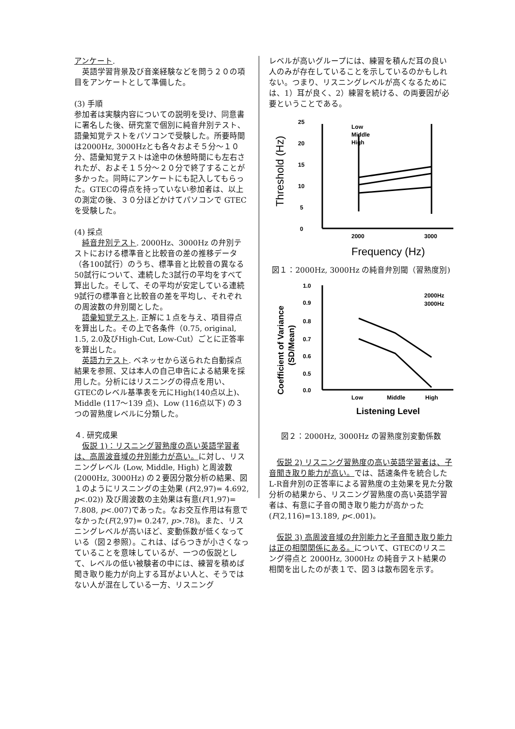アンケート.
　英語学習背景及び音楽経験などを問う２０の項目をアンケートとして準備した。
(3) 手順
参加者は実験内容についての説明を受け、同意書に署名した後、研究室で個別に純音弁別テスト、語彙知覚テストをパソコンで受験した。所要時間は2000Hz, 3000Hzとも各々およそ５分～１０分、語彙知覚テストは途中の休憩時間にも左右されたが、およそ１５分～２０分で終了することが多かった。同時にアンケートにも記入してもらった。GTECの得点を持っていない参加者は、以上の測定の後、３０分ほどかけてパソコンで GTEC を受験した。
(4) 採点
　純音弁別テスト. 2000Hz、3000Hz の弁別テストにおける標準音と比較音の差の推移データ（各100試行）のうち、標準音と比較音の異なる50試行について、連続した3試行の平均をすべて算出した。そして、その平均が安定している連続9試行の標準音と比較音の差を平均し、それぞれの周波数の弁別閾とした。
　語彙知覚テスト. 正解に１点を与え、項目得点を算出した。その上で各条件（0.75, original, 1.5, 2.0及びHigh-Cut, Low-Cut）ごとに正答率を算出した。
　英語力テスト. ベネッセから送られた自動採点結果を参照、又は本人の自己申告による結果を採用した。分析にはリスニングの得点を用い、GTECのレベル基準表を元にHigh(140点以上)、Middle (117～139 点)、Low (116点以下) の３つの習熟度レベルに分類した。
４. 研究成果
　仮説 1)：リスニング習熟度の高い英語学習者は、高周波音域の弁別能力が高い。に対し、リスニングレベル (Low, Middle, High) と周波数 (2000Hz, 3000Hz) の２要因分散分析の結果、図１のようにリスニングの主効果 (F(2,97)= 4.692, p<.02)) 及び周波数の主効果は有意(F(1,97)= 7.808, p<.007)であった。なお交互作用は有意でなかった(F(2,97)= 0.247, p>.78)。また、リスニングレベルが高いほど、変動係数が低くなっている（図２参照）。これは、ばらつきが小さくなっていることを意味しているが、一つの仮説として、レベルの低い被験者の中には、練習を積めば聞き取り能力が向上する耳がよい人と、そうではない人が混在している一方、リスニング
レベルが高いグループには、練習を積んだ耳の良い人のみが存在していることを示しているのかもしれない。つまり、リスニングレベルが高くなるためには、1）耳が良く、2）練習を続ける、の両要因が必要ということである。
25
20
15
10
5
0
Threshold (Hz)
2000
3000
Frequency (Hz)
Low
Middle
High
図１：2000Hz, 3000Hz の純音弁別閾（習熟度別)
1.0
0.9
0.8
0.7
0.6
0.5
0.0
Coefficient of Variance
(SD/Mean)
Low
Middle
High
Listening Level
2000Hz
3000Hz
図２：2000Hz, 3000Hz の習熟度別変動係数
　仮説 2) リスニング習熟度の高い英語学習者は、子音聞き取り能力が高い。では、話速条件を統合したL-R音弁別の正答率による習熟度の主効果を見た分散分析の結果から、リスニング習熟度の高い英語学習者は、有意に子音の聞き取り能力が高かった (F(2,116)=13.189, p<.001)。
　仮説 3) 高周波音域の弁別能力と子音聞き取り能力は正の相関関係にある。について、GTECのリスニング得点と 2000Hz, 3000Hz の純音テスト結果の相関を出したのが表１で、図３は散布図を示す。